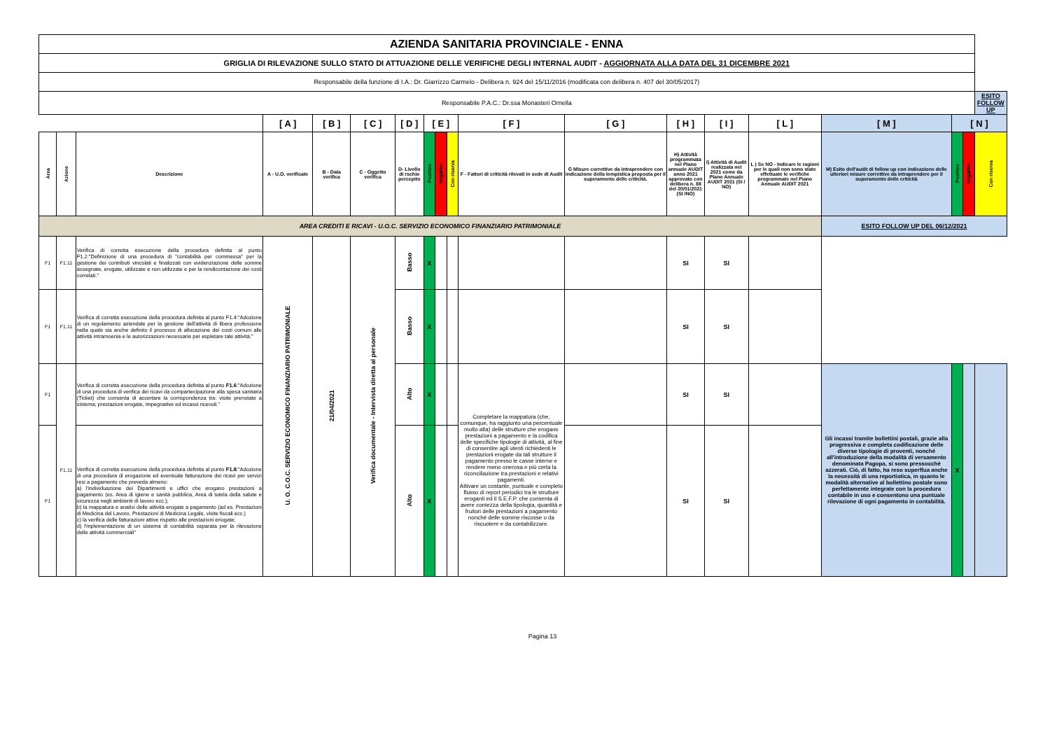| AZIENDA SANITARIA PROVINCIALE - ENNA | | | | | | | | | | | | | | | | | | | |
| GRIGLIA DI RILEVAZIONE SULLO STATO DI ATTUAZIONE DELLE VERIFICHE DEGLI INTERNAL AUDIT - AGGIORNATA ALLA DATA DEL 31 DICEMBRE 2021 | | | | | | | | | | | | | | | | | | | |
| Responsabile della funzione di I.A.: Dr. Giarrizzo Carmelo - Delibera n. 924 del 15/11/2016 (modificata con delibera n. 407 del 30/05/2017) | | | | | | | | | | | | | | | | | | | |
| Responsabile P.A.C.: Dr.ssa Monasteri Ornella | | | | | | | | | | | | | | | | | | ESITO FOLLOW UP | |
| | | | [ A ] | [ B ] | [ C ] | [ D ] | [ E ] | | | [ F ] | [ G ] | [ H ] | [ I ] | [ L ] | | | | [ M ] | [ N ] |
| Area | Azione | Descrizione | A - U.O. verificate | B - Data verifica | C - Oggetto verifica | D- Livello di rschio percepito | Positivo | Negativo | Con riserva | F - Fattori di criticità rilevati in sede di Audit | G Misure correttive da intraprendere con indicazione della tempistica proposta per il superamento delle criticità. | H) Attività programmata nel Piano annuale AUDIT anno 2021 approvato con delibera n. 88 del 20/01/2021 (SI /NO) | I) Attività di Audit realizzata nel 2021 come da Piano Annuale AUDIT 2021 (SI / NO) | L ) Se NO - Indicare le ragioni per le quali non sono state effettuate le verifiche programmate nel Piano Annuale AUDIT 2021 | M) Esito dell'audit di follow up con indicazione delle ulteriori misure correttive da intraprendere per il superamento delle criticità | Positivo | Negativo | Con riserva | |
| AREA CREDITI E RICAVI - U.O.C. SERVIZIO ECONOMICO FINANZIARIO PATRIMONIALE | | | | | | | | | | | | | | | ESITO FOLLOW UP DEL 06/12/2021 | | | | |
| F1 | F1.11 | Verifica di corretta esecuzione della procedura definita al punto F1.2:"Definizione di una procedura di "contabilità per commessa" per la gestione dei contributi vincolati e finalizzati con evidenziazione delle somme assegnate, erogate, utilizzate e non utilizzate e per la rendicontazione dei costi correlati." | U. O. C.O.C. SERVIZIO ECONOMICO FINANZIARIO PATRIMONIALE | 21/04/2021 | Verifica documentale - Intervista diretta al personale | Basso | X | | | | | SI | SI | | | | | | |
| F1 | F1.11 | Verifica di corretta esecuzione della procedura definita al punto F1.4:"Adozione di un regolamento aziendale per la gestione dell'attività di libera professione nella quale sia anche definito il processo di allocazione dei costi comuni alle attività intramoenia e le autorizzazioni necessarie per espletare tale attività." | | | | Basso | X | | | | | SI | SI | | | | | | |
| F1 | F1.11 | Verifica di corretta esecuzione della procedura definita al punto F1.6 :"Adozione di una procedura di verifica dei ricavi da compartecipazione alla spesa sanitaria (Ticket) che consenta di accertare la corrispondenza tra: visite prenotate a sistema; prestazioni erogate, impegnative ed incassi ricevuti." | | | | Alto | X | | | Completare la mappatura (che, comunque, ha raggiunto una percentuale molto alta) delle strutture che erogano prestazioni a pagamento e la codifica delle specifiche tipologie di attività, al fine di consentire agli utenti richiedenti le prestazioni erogate da tali strutture il pagamento presso le casse interne e rendere meno onerosa e più certa la riconciliazione tra prestazioni e relativi pagamenti. Attivare un costante, puntuale e completo flusso di report periodici tra le strutture eroganti ed il S.E.F.P. che consenta di avere contezza della tipologia, quantità e fruitori delle prestazioni a pagamento nonché delle somme riscosse o da riscuotere e da contabilizzare. | | SI | SI | | Gli incassi tramite bollettini postali, grazie alla progressiva e completa codificazione delle diverse tipologie di proventi, nonché all'introduzione della modalità di versamento denominata Pagopa, si sono pressocchè azzerati. Ciò, di fatto, ha reso superflua anche la necessità di una reportistica, in quanto le modalità alternative al bollettino postale sono perfettamente integrate con la procedura contabile in uso e consentono una puntuale rilevazione di ogni pagamento in contabilità. | X | | | |
| F1 | | Verifica di corretta esecuzione della procedura definita al punto F1.8 :"Adozione di una procedura di erogazione ed eventuale fatturazione dei ricavi per servizi resi a pagamento che preveda almeno: a) l'individuazione dei Dipartimenti e uffici che erogano prestazioni a pagamento (es. Area di igiene e sanità pubblica, Area di tutela della salute e sicurezza negli ambienti di lavoro ecc.); b) la mappatura e analisi delle attività erogate a pagamento (ad es. Prestazioni di Medicina del Lavoro, Prestazioni di Medicina Legale, visite fiscali ecc.) c) la verifica delle fatturazioni attive rispetto alle prestazioni eriogate; d) l'mplementazione di un sistema di contabilità separata per la rilevazione delle attività commerciali" | | | | Alto | X | | | | | SI | SI | | | | | | |
Pagina 13